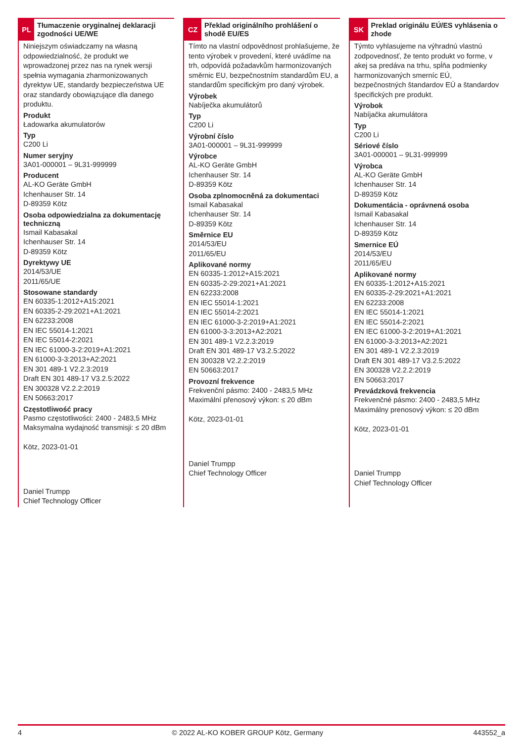PL
Tłumaczenie oryginalnej deklaracji zgodności UE/WE
Niniejszym oświadczamy na własną odpowiedzialność, że produkt we wprowadzonej przez nas na rynek wersji spełnia wymagania zharmonizowanych dyrektyw UE, standardy bezpieczeństwa UE oraz standardy obowiązujące dla danego produktu.
Produkt
Ładowarka akumulatorów
Typ
C200 Li
Numer seryjny
3A01-000001 – 9L31-999999
Producent
AL-KO Geräte GmbH
Ichenhauser Str. 14
D-89359 Kötz
Osoba odpowiedzialna za dokumentację techniczną
Ismail Kabasakal
Ichenhauser Str. 14
D-89359 Kötz
Dyrektywy UE
2014/53/UE
2011/65/UE
Stosowane standardy
EN 60335-1:2012+A15:2021
EN 60335-2-29:2021+A1:2021
EN 62233:2008
EN IEC 55014-1:2021
EN IEC 55014-2:2021
EN IEC 61000-3-2:2019+A1:2021
EN 61000-3-3:2013+A2:2021
EN 301 489-1 V2.2.3:2019
Draft EN 301 489-17 V3.2.5:2022
EN 300328 V2.2.2:2019
EN 50663:2017
Częstotliwość pracy
Pasmo częstotliwości: 2400 - 2483,5 MHz
Maksymalna wydajność transmisji: ≤ 20 dBm
Kötz, 2023-01-01
Daniel Trumpp
Chief Technology Officer
CZ
Překlad originálního prohlášení o shodě EU/ES
Tímto na vlastní odpovědnost prohlašujeme, že tento výrobek v provedení, které uvádíme na trh, odpovídá požadavkům harmonizovaných směrnic EU, bezpečnostním standardům EU, a standardům specifickým pro daný výrobek.
Výrobek
Nabíječka akumulátorů
Typ
C200 Li
Výrobní číslo
3A01-000001 – 9L31-999999
Výrobce
AL-KO Geräte GmbH
Ichenhauser Str. 14
D-89359 Kötz
Osoba zplnomocněná za dokumentaci
Ismail Kabasakal
Ichenhauser Str. 14
D-89359 Kötz
Směrnice EU
2014/53/EU
2011/65/EU
Aplikované normy
EN 60335-1:2012+A15:2021
EN 60335-2-29:2021+A1:2021
EN 62233:2008
EN IEC 55014-1:2021
EN IEC 55014-2:2021
EN IEC 61000-3-2:2019+A1:2021
EN 61000-3-3:2013+A2:2021
EN 301 489-1 V2.2.3:2019
Draft EN 301 489-17 V3.2.5:2022
EN 300328 V2.2.2:2019
EN 50663:2017
Provozní frekvence
Frekvenční pásmo: 2400 - 2483,5 MHz
Maximální přenosový výkon: ≤ 20 dBm
Kötz, 2023-01-01
Daniel Trumpp
Chief Technology Officer
SK
Preklad originálu EÚ/ES vyhlásenia o zhode
Týmto vyhlasujeme na výhradnú vlastnú zodpovednosť, že tento produkt vo forme, v akej sa predáva na trhu, spĺňa podmienky harmonizovaných smerníc EÚ, bezpečnostných štandardov EÚ a štandardov špecifických pre produkt.
Výrobok
Nabíjačka akumulátora
Typ
C200 Li
Sériové číslo
3A01-000001 – 9L31-999999
Výrobca
AL-KO Geräte GmbH
Ichenhauser Str. 14
D-89359 Kötz
Dokumentácia - oprávnená osoba
Ismail Kabasakal
Ichenhauser Str. 14
D-89359 Kötz
Smernice EÚ
2014/53/EU
2011/65/EU
Aplikované normy
EN 60335-1:2012+A15:2021
EN 60335-2-29:2021+A1:2021
EN 62233:2008
EN IEC 55014-1:2021
EN IEC 55014-2:2021
EN IEC 61000-3-2:2019+A1:2021
EN 61000-3-3:2013+A2:2021
EN 301 489-1 V2.2.3:2019
Draft EN 301 489-17 V3.2.5:2022
EN 300328 V2.2.2:2019
EN 50663:2017
Prevádzková frekvencia
Frekvenčné pásmo: 2400 - 2483,5 MHz
Maximálny prenosový výkon: ≤ 20 dBm
Kötz, 2023-01-01
Daniel Trumpp
Chief Technology Officer
4 © 2022 AL-KO KOBER GROUP Kötz, Germany 443552_a